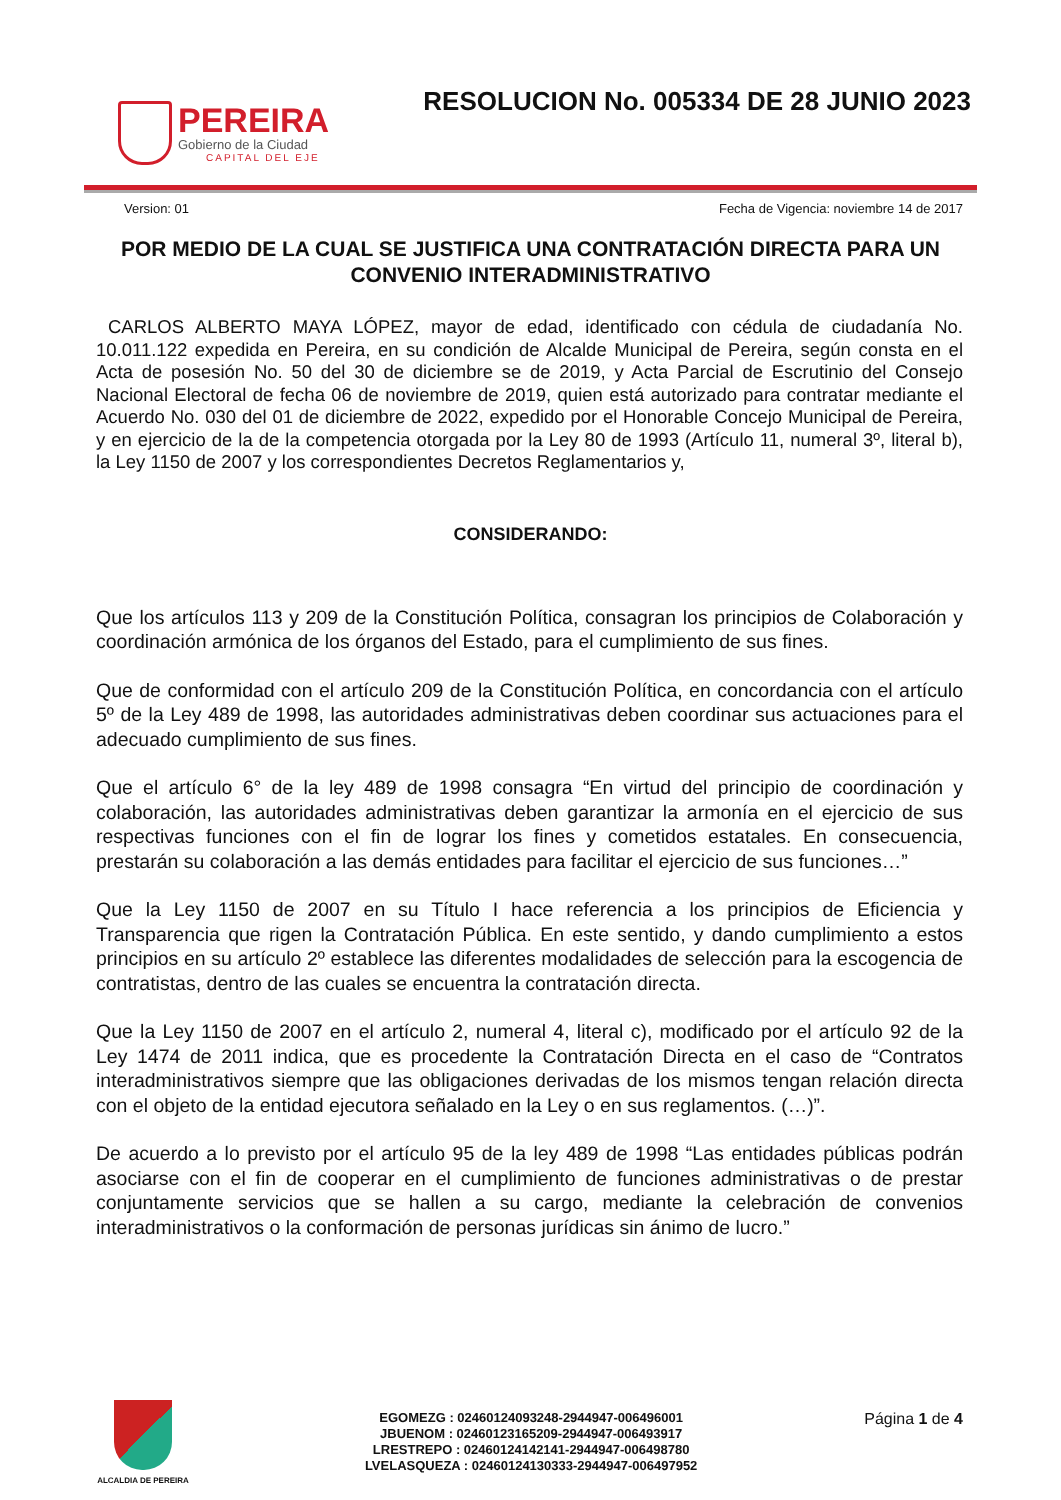PEREIRA
Gobierno de la Ciudad
CAPITAL DEL EJE
RESOLUCION No. 005334 DE 28 JUNIO 2023
Version: 01 Fecha de Vigencia: noviembre 14 de 2017
POR MEDIO DE LA CUAL SE JUSTIFICA UNA CONTRATACIÓN DIRECTA PARA UN CONVENIO INTERADMINISTRATIVO
CARLOS ALBERTO MAYA LÓPEZ, mayor de edad, identificado con cédula de ciudadanía No. 10.011.122 expedida en Pereira, en su condición de Alcalde Municipal de Pereira, según consta en el Acta de posesión No. 50 del 30 de diciembre se de 2019, y Acta Parcial de Escrutinio del Consejo Nacional Electoral de fecha 06 de noviembre de 2019, quien está autorizado para contratar mediante el Acuerdo No. 030 del 01 de diciembre de 2022, expedido por el Honorable Concejo Municipal de Pereira, y en ejercicio de la de la competencia otorgada por la Ley 80 de 1993 (Artículo 11, numeral 3º, literal b), la Ley 1150 de 2007 y los correspondientes Decretos Reglamentarios y,
CONSIDERANDO:
Que los artículos 113 y 209 de la Constitución Política, consagran los principios de Colaboración y coordinación armónica de los órganos del Estado, para el cumplimiento de sus fines.
Que de conformidad con el artículo 209 de la Constitución Política, en concordancia con el artículo 5º de la Ley 489 de 1998, las autoridades administrativas deben coordinar sus actuaciones para el adecuado cumplimiento de sus fines.
Que el artículo 6° de la ley 489 de 1998 consagra “En virtud del principio de coordinación y colaboración, las autoridades administrativas deben garantizar la armonía en el ejercicio de sus respectivas funciones con el fin de lograr los fines y cometidos estatales. En consecuencia, prestarán su colaboración a las demás entidades para facilitar el ejercicio de sus funciones…”
Que la Ley 1150 de 2007 en su Título I hace referencia a los principios de Eficiencia y Transparencia que rigen la Contratación Pública. En este sentido, y dando cumplimiento a estos principios en su artículo 2º establece las diferentes modalidades de selección para la escogencia de contratistas, dentro de las cuales se encuentra la contratación directa.
Que la Ley 1150 de 2007 en el artículo 2, numeral 4, literal c), modificado por el artículo 92 de la Ley 1474 de 2011 indica, que es procedente la Contratación Directa en el caso de “Contratos interadministrativos siempre que las obligaciones derivadas de los mismos tengan relación directa con el objeto de la entidad ejecutora señalado en la Ley o en sus reglamentos. (…)”.
De acuerdo a lo previsto por el artículo 95 de la ley 489 de 1998 “Las entidades públicas podrán asociarse con el fin de cooperar en el cumplimiento de funciones administrativas o de prestar conjuntamente servicios que se hallen a su cargo, mediante la celebración de convenios interadministrativos o la conformación de personas jurídicas sin ánimo de lucro.”
ALCALDIA DE PEREIRA
EGOMEZG : 02460124093248-2944947-006496001
JBUENOM : 02460123165209-2944947-006493917
LRESTREPO : 02460124142141-2944947-006498780
LVELASQUEZA : 02460124130333-2944947-006497952
Página 1 de 4